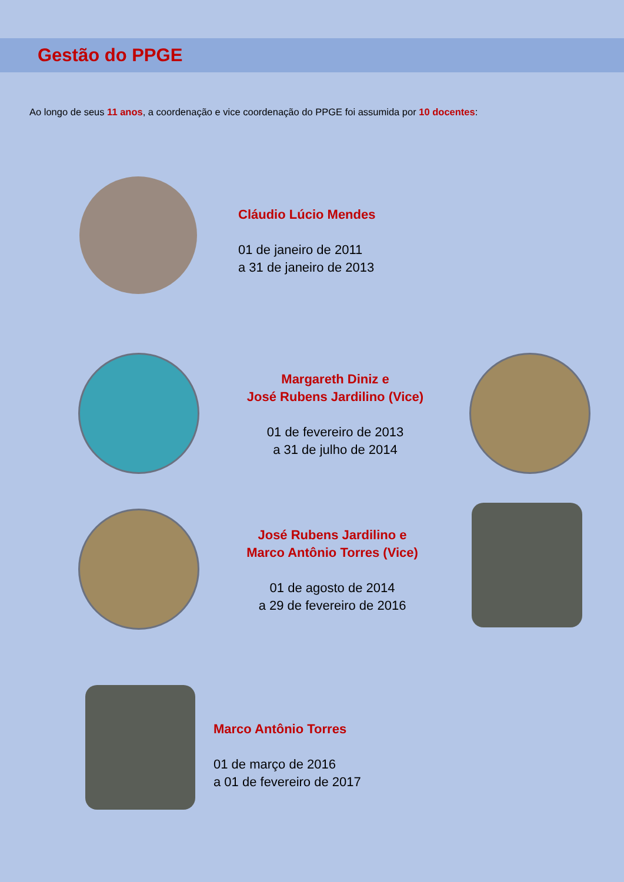Gestão do PPGE
Ao longo de seus 11 anos, a coordenação e vice coordenação do PPGE foi assumida por 10 docentes:
Cláudio Lúcio Mendes
01 de janeiro de 2011
a 31 de janeiro de 2013
Margareth Diniz e
José Rubens Jardilino (Vice)
01 de fevereiro de 2013
a 31 de julho de 2014
José Rubens Jardilino e
Marco Antônio Torres (Vice)
01 de agosto de 2014
a 29 de fevereiro de 2016
Marco Antônio Torres
01 de março de 2016
a 01 de fevereiro de 2017